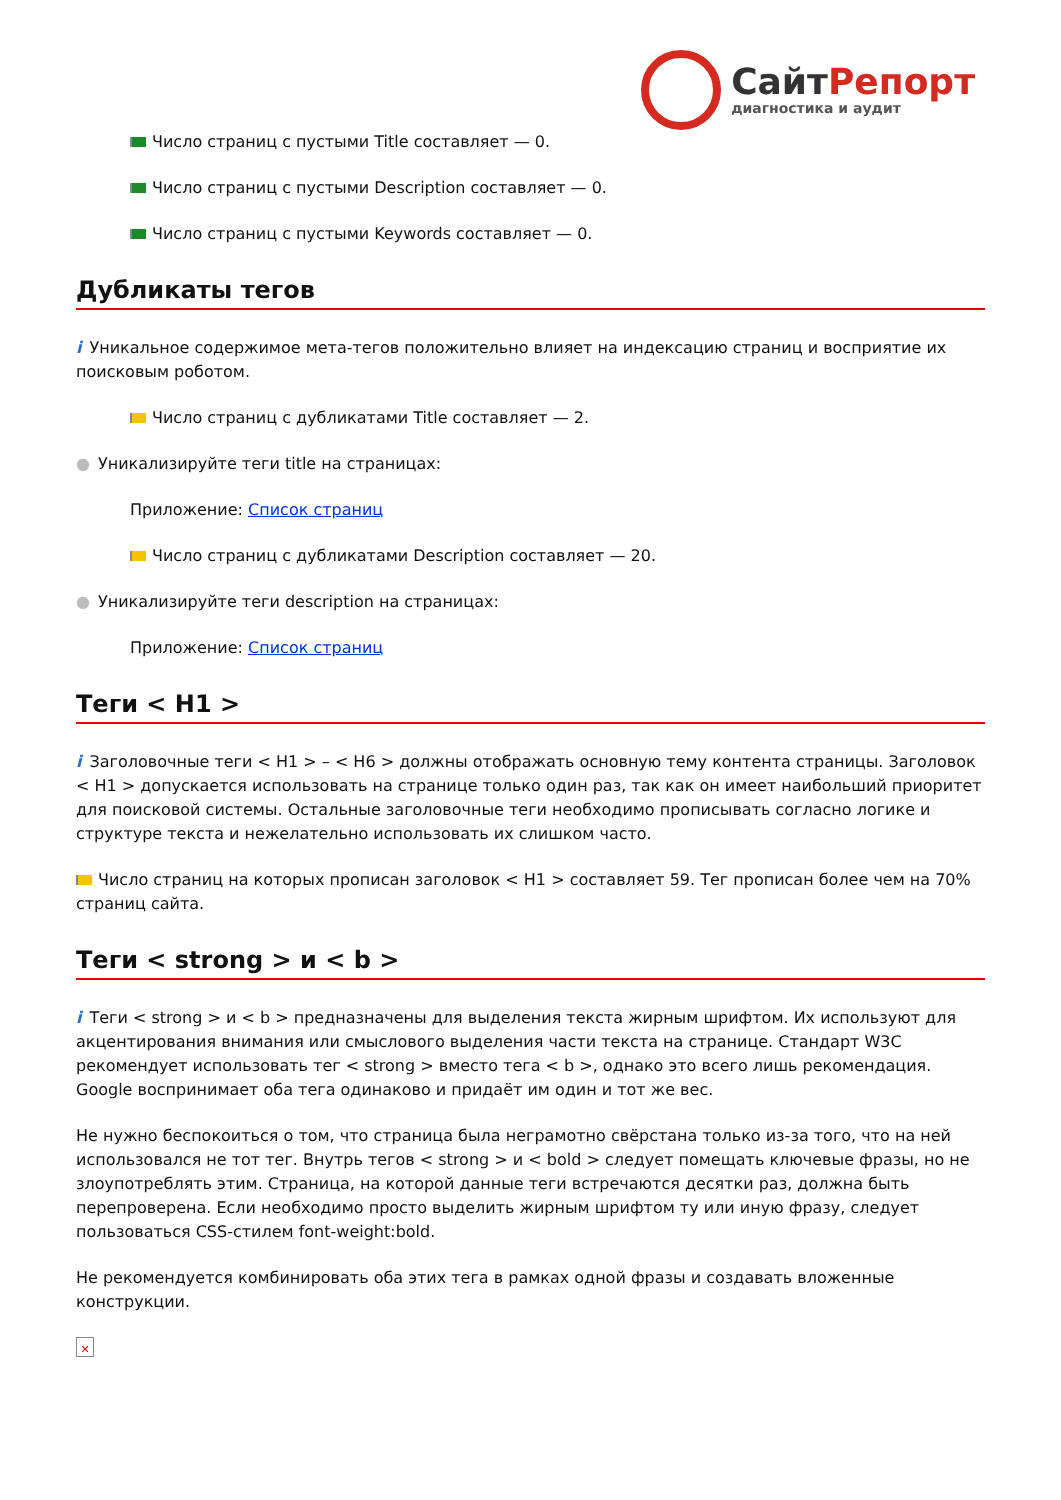СайтРепорт
диагностика и аудит
Число страниц с пустыми Title составляет — 0.
Число страниц с пустыми Description составляет — 0.
Число страниц с пустыми Keywords составляет — 0.
Дубликаты тегов
i Уникальное содержимое мета-тегов положительно влияет на индексацию страниц и восприятие их поисковым роботом.
Число страниц с дубликатами Title составляет — 2.
● Уникализируйте теги title на страницах:
Приложение: Список страниц
Число страниц с дубликатами Description составляет — 20.
● Уникализируйте теги description на страницах:
Приложение: Список страниц
Теги < H1 >
i Заголовочные теги < H1 > – < H6 > должны отображать основную тему контента страницы. Заголовок < H1 > допускается использовать на странице только один раз, так как он имеет наибольший приоритет для поисковой системы. Остальные заголовочные теги необходимо прописывать согласно логике и структуре текста и нежелательно использовать их слишком часто.
Число страниц на которых прописан заголовок < H1 > составляет 59. Тег прописан более чем на 70% страниц сайта.
Теги < strong > и < b >
i Теги < strong > и < b > предназначены для выделения текста жирным шрифтом. Их используют для акцентирования внимания или смыслового выделения части текста на странице. Стандарт W3C рекомендует использовать тег < strong > вместо тега < b >, однако это всего лишь рекомендация. Google воспринимает оба тега одинаково и придаёт им один и тот же вес.
Не нужно беспокоиться о том, что страница была неграмотно свёрстана только из-за того, что на ней использовался не тот тег. Внутрь тегов < strong > и < bold > следует помещать ключевые фразы, но не злоупотреблять этим. Страница, на которой данные теги встречаются десятки раз, должна быть перепроверена. Если необходимо просто выделить жирным шрифтом ту или иную фразу, следует пользоваться CSS-стилем font-weight:bold.
Не рекомендуется комбинировать оба этих тега в рамках одной фразы и создавать вложенные конструкции.
✕